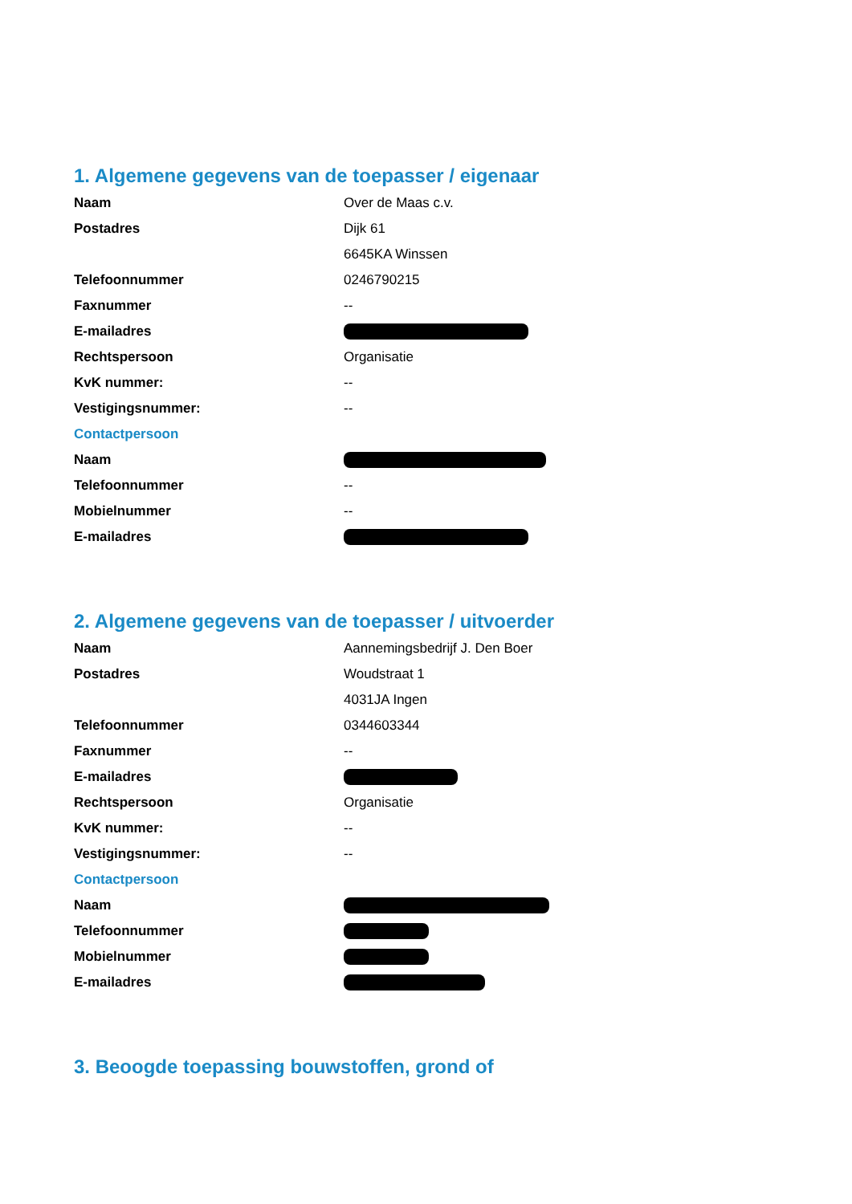1. Algemene gegevens van de toepasser / eigenaar
| Naam | Over de Maas c.v. |
| Postadres | Dijk 61 |
| | 6645KA Winssen |
| Telefoonnummer | 0246790215 |
| Faxnummer | -- |
| E-mailadres | |
| Rechtspersoon | Organisatie |
| KvK nummer: | -- |
| Vestigingsnummer: | -- |
| Contactpersoon | |
| Naam | |
| Telefoonnummer | -- |
| Mobielnummer | -- |
| E-mailadres | |
2. Algemene gegevens van de toepasser / uitvoerder
| Naam | Aannemingsbedrijf J. Den Boer |
| Postadres | Woudstraat 1 |
| | 4031JA Ingen |
| Telefoonnummer | 0344603344 |
| Faxnummer | -- |
| E-mailadres | |
| Rechtspersoon | Organisatie |
| KvK nummer: | -- |
| Vestigingsnummer: | -- |
| Contactpersoon | |
| Naam | |
| Telefoonnummer | |
| Mobielnummer | |
| E-mailadres | |
3. Beoogde toepassing bouwstoffen, grond of